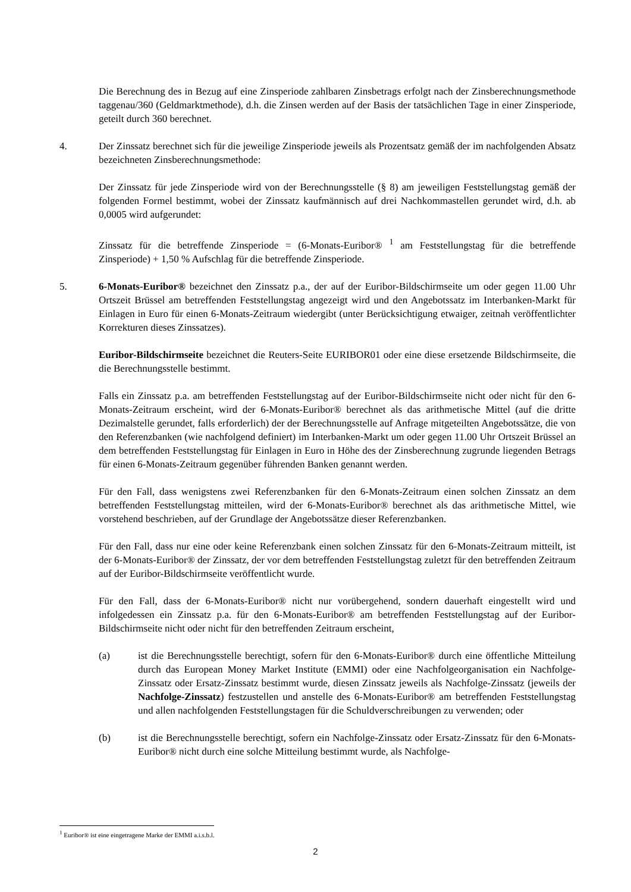Die Berechnung des in Bezug auf eine Zinsperiode zahlbaren Zinsbetrags erfolgt nach der Zinsberechnungsmethode taggenau/360 (Geldmarktmethode), d.h. die Zinsen werden auf der Basis der tatsächlichen Tage in einer Zinsperiode, geteilt durch 360 berechnet.
4. Der Zinssatz berechnet sich für die jeweilige Zinsperiode jeweils als Prozentsatz gemäß der im nachfolgenden Absatz bezeichneten Zinsberechnungsmethode:
Der Zinssatz für jede Zinsperiode wird von der Berechnungsstelle (§ 8) am jeweiligen Feststellungstag gemäß der folgenden Formel bestimmt, wobei der Zinssatz kaufmännisch auf drei Nachkommastellen gerundet wird, d.h. ab 0,0005 wird aufgerundet:
Zinssatz für die betreffende Zinsperiode = (6-Monats-Euribor® <sup>1</sup> am Feststellungstag für die betreffende Zinsperiode) + 1,50 % Aufschlag für die betreffende Zinsperiode.
5. 6-Monats-Euribor® bezeichnet den Zinssatz p.a., der auf der Euribor-Bildschirmseite um oder gegen 11.00 Uhr Ortszeit Brüssel am betreffenden Feststellungstag angezeigt wird und den Angebotssatz im Interbanken-Markt für Einlagen in Euro für einen 6-Monats-Zeitraum wiedergibt (unter Berücksichtigung etwaiger, zeitnah veröffentlichter Korrekturen dieses Zinssatzes).
Euribor-Bildschirmseite bezeichnet die Reuters-Seite EURIBOR01 oder eine diese ersetzende Bildschirmseite, die die Berechnungsstelle bestimmt.
Falls ein Zinssatz p.a. am betreffenden Feststellungstag auf der Euribor-Bildschirmseite nicht oder nicht für den 6-Monats-Zeitraum erscheint, wird der 6-Monats-Euribor® berechnet als das arithmetische Mittel (auf die dritte Dezimalstelle gerundet, falls erforderlich) der der Berechnungsstelle auf Anfrage mitgeteilten Angebotssätze, die von den Referenzbanken (wie nachfolgend definiert) im Interbanken-Markt um oder gegen 11.00 Uhr Ortszeit Brüssel an dem betreffenden Feststellungstag für Einlagen in Euro in Höhe des der Zinsberechnung zugrunde liegenden Betrags für einen 6-Monats-Zeitraum gegenüber führenden Banken genannt werden.
Für den Fall, dass wenigstens zwei Referenzbanken für den 6-Monats-Zeitraum einen solchen Zinssatz an dem betreffenden Feststellungstag mitteilen, wird der 6-Monats-Euribor® berechnet als das arithmetische Mittel, wie vorstehend beschrieben, auf der Grundlage der Angebotssätze dieser Referenzbanken.
Für den Fall, dass nur eine oder keine Referenzbank einen solchen Zinssatz für den 6-Monats-Zeitraum mitteilt, ist der 6-Monats-Euribor® der Zinssatz, der vor dem betreffenden Feststellungstag zuletzt für den betreffenden Zeitraum auf der Euribor-Bildschirmseite veröffentlicht wurde.
Für den Fall, dass der 6-Monats-Euribor® nicht nur vorübergehend, sondern dauerhaft eingestellt wird und infolgedessen ein Zinssatz p.a. für den 6-Monats-Euribor® am betreffenden Feststellungstag auf der Euribor-Bildschirmseite nicht oder nicht für den betreffenden Zeitraum erscheint,
(a) ist die Berechnungsstelle berechtigt, sofern für den 6-Monats-Euribor® durch eine öffentliche Mitteilung durch das European Money Market Institute (EMMI) oder eine Nachfolgeorganisation ein Nachfolge-Zinssatz oder Ersatz-Zinssatz bestimmt wurde, diesen Zinssatz jeweils als Nachfolge-Zinssatz (jeweils der Nachfolge-Zinssatz) festzustellen und anstelle des 6-Monats-Euribor® am betreffenden Feststellungstag und allen nachfolgenden Feststellungstagen für die Schuldverschreibungen zu verwenden; oder
(b) ist die Berechnungsstelle berechtigt, sofern ein Nachfolge-Zinssatz oder Ersatz-Zinssatz für den 6-Monats-Euribor® nicht durch eine solche Mitteilung bestimmt wurde, als Nachfolge-
<sup>1</sup> Euribor® ist eine eingetragene Marke der EMMI a.i.s.b.l.
2